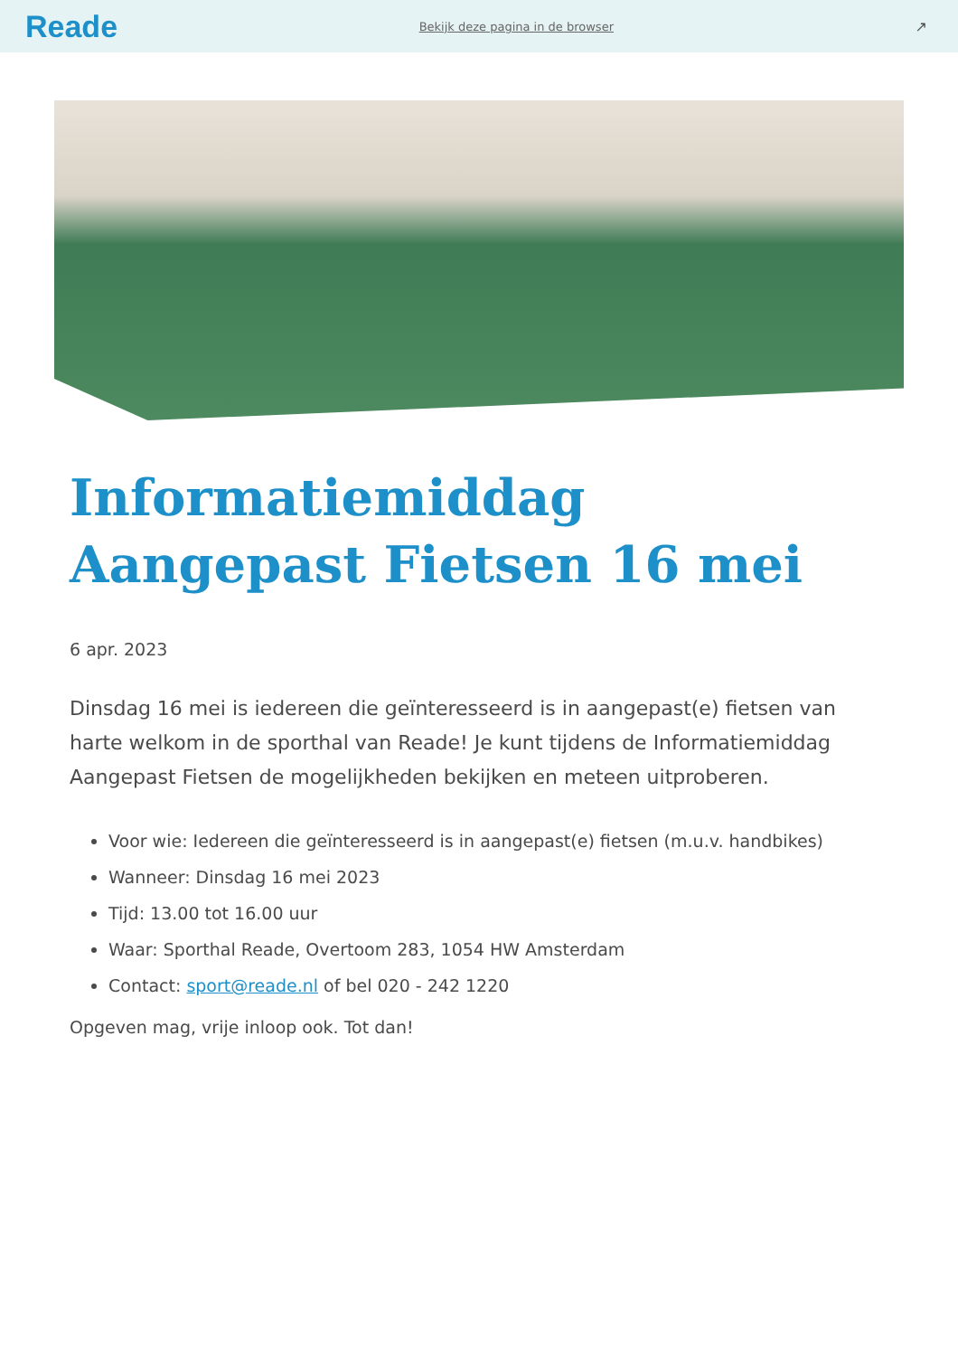Reade
Bekijk deze pagina in de browser ↗
Informatiemiddag Aangepast Fietsen 16 mei
6 apr. 2023
Dinsdag 16 mei is iedereen die geïnteresseerd is in aangepast(e) fietsen van harte welkom in de sporthal van Reade! Je kunt tijdens de Informatiemiddag Aangepast Fietsen de mogelijkheden bekijken en meteen uitproberen.
Voor wie: Iedereen die geïnteresseerd is in aangepast(e) fietsen (m.u.v. handbikes)
Wanneer: Dinsdag 16 mei 2023
Tijd: 13.00 tot 16.00 uur
Waar: Sporthal Reade, Overtoom 283, 1054 HW Amsterdam
Contact: sport@reade.nl of bel 020 - 242 1220
Opgeven mag, vrije inloop ook. Tot dan!